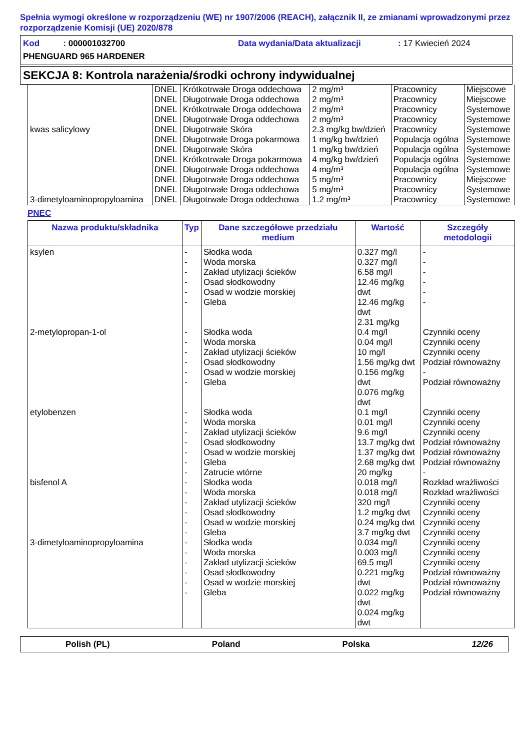Spełnia wymogi określone w rozporządzeniu (WE) nr 1907/2006 (REACH), załącznik II, ze zmianami wprowadzonymi przez rozporządzenie Komisji (UE) 2020/878
Kod : 000001032700 Data wydania/Data aktualizacji: 17 Kwiecień 2024
PHENGUARD 965 HARDENER
SEKCJA 8: Kontrola narażenia/środki ochrony indywidualnej
| | DNEL | Krótkotrwałe Droga oddechowa | 2 mg/m³ | Pracownicy | Miejscowe |
| | DNEL | Długotrwałe Droga oddechowa | 2 mg/m³ | Pracownicy | Miejscowe |
| | DNEL | Krótkotrwałe Droga oddechowa | 2 mg/m³ | Pracownicy | Systemowe |
| | DNEL | Długotrwałe Droga oddechowa | 2 mg/m³ | Pracownicy | Systemowe |
| kwas salicylowy | DNEL | Długotrwałe Skóra | 2.3 mg/kg bw/dzień | Pracownicy | Systemowe |
| | DNEL | Długotrwałe Droga pokarmowa | 1 mg/kg bw/dzień | Populacja ogólna | Systemowe |
| | DNEL | Długotrwałe Skóra | 1 mg/kg bw/dzień | Populacja ogólna | Systemowe |
| | DNEL | Krótkotrwałe Droga pokarmowa | 4 mg/kg bw/dzień | Populacja ogólna | Systemowe |
| | DNEL | Długotrwałe Droga oddechowa | 4 mg/m³ | Populacja ogólna | Systemowe |
| | DNEL | Długotrwałe Droga oddechowa | 5 mg/m³ | Pracownicy | Miejscowe |
| | DNEL | Długotrwałe Droga oddechowa | 5 mg/m³ | Pracownicy | Systemowe |
| 3-dimetyloaminopropyloamina | DNEL | Długotrwałe Droga oddechowa | 1.2 mg/m³ | Pracownicy | Systemowe |
PNEC
| Nazwa produktu/składnika | Typ | Dane szczegółowe przedziału medium | Wartość | Szczegóły metodologii |
| --- | --- | --- | --- | --- |
| ksylen | - - - - - - | Słodka woda Woda morska Zakład utylizacji ścieków Osad słodkowodny Osad w wodzie morskiej Gleba | 0.327 mg/l 0.327 mg/l 6.58 mg/l 12.46 mg/kg dwt 12.46 mg/kg dwt 2.31 mg/kg | - - - - - - |
| 2-metylopropan-1-ol | - - - - - - | Słodka woda Woda morska Zakład utylizacji ścieków Osad słodkowodny Osad w wodzie morskiej Gleba | 0.4 mg/l 0.04 mg/l 10 mg/l 1.56 mg/kg dwt 0.156 mg/kg dwt 0.076 mg/kg dwt | Czynniki oceny Czynniki oceny Czynniki oceny Podział równoważny - Podział równoważny |
| etylobenzen | - - - - - - - | Słodka woda Woda morska Zakład utylizacji ścieków Osad słodkowodny Osad w wodzie morskiej Gleba Zatrucie wtórne | 0.1 mg/l 0.01 mg/l 9.6 mg/l 13.7 mg/kg dwt 1.37 mg/kg dwt 2.68 mg/kg dwt 20 mg/kg | Czynniki oceny Czynniki oceny Czynniki oceny Podział równoważny Podział równoważny Podział równoważny - |
| bisfenol A | - - - - - - | Słodka woda Woda morska Zakład utylizacji ścieków Osad słodkowodny Osad w wodzie morskiej Gleba | 0.018 mg/l 0.018 mg/l 320 mg/l 1.2 mg/kg dwt 0.24 mg/kg dwt 3.7 mg/kg dwt | Rozkład wrażliwości Rozkład wrażliwości Czynniki oceny Czynniki oceny Czynniki oceny Czynniki oceny |
| 3-dimetyloaminopropyloamina | - - - - - - | Słodka woda Woda morska Zakład utylizacji ścieków Osad słodkowodny Osad w wodzie morskiej Gleba | 0.034 mg/l 0.003 mg/l 69.5 mg/l 0.221 mg/kg dwt 0.022 mg/kg dwt 0.024 mg/kg dwt | Czynniki oceny Czynniki oceny Czynniki oceny Podział równoważny Podział równoważny Podział równoważny |
Polish (PL) Poland Polska 12/26